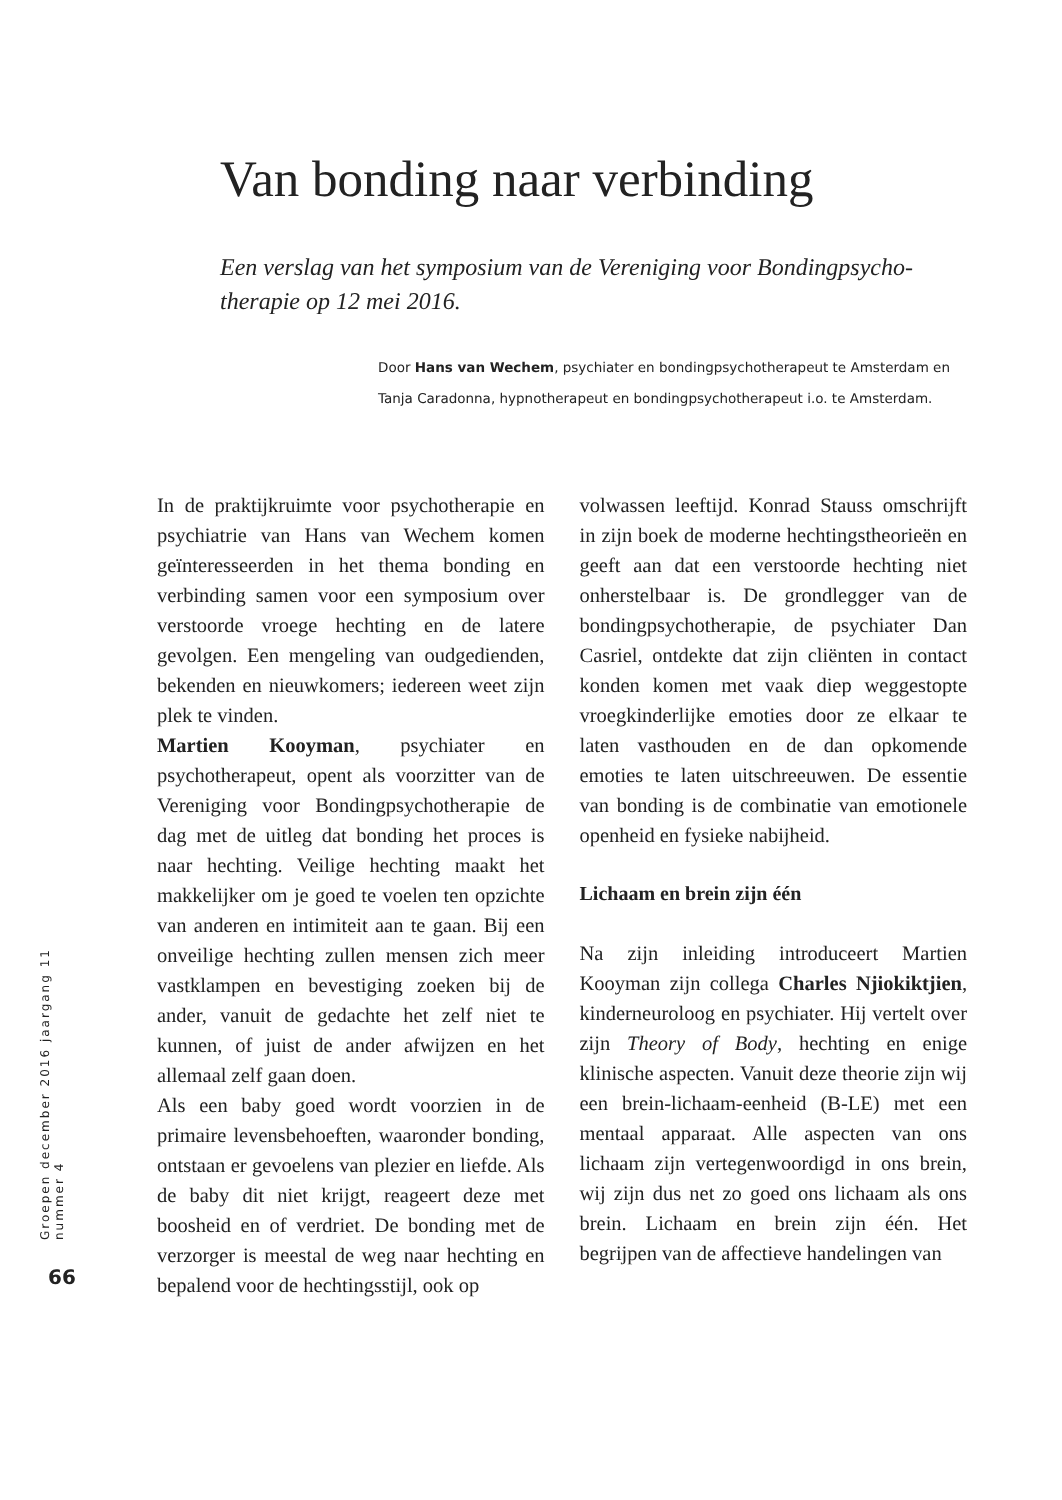Van bonding naar verbinding
Een verslag van het symposium van de Vereniging voor Bondingpsycho-therapie op 12 mei 2016.
Door Hans van Wechem, psychiater en bondingpsychotherapeut te Amsterdam en Tanja Caradonna, hypnotherapeut en bondingpsychotherapeut i.o. te Amsterdam.
In de praktijkruimte voor psychotherapie en psychiatrie van Hans van Wechem komen geïnteresseerden in het thema bonding en verbinding samen voor een symposium over verstoorde vroege hechting en de latere gevolgen. Een mengeling van oudgedienden, bekenden en nieuwkomers; iedereen weet zijn plek te vinden.
Martien Kooyman, psychiater en psychotherapeut, opent als voorzitter van de Vereniging voor Bondingpsychotherapie de dag met de uitleg dat bonding het proces is naar hechting. Veilige hechting maakt het makkelijker om je goed te voelen ten opzichte van anderen en intimiteit aan te gaan. Bij een onveilige hechting zullen mensen zich meer vastklampen en bevestiging zoeken bij de ander, vanuit de gedachte het zelf niet te kunnen, of juist de ander afwijzen en het allemaal zelf gaan doen.
Als een baby goed wordt voorzien in de primaire levensbehoeften, waaronder bonding, ontstaan er gevoelens van plezier en liefde. Als de baby dit niet krijgt, reageert deze met boosheid en of verdriet. De bonding met de verzorger is meestal de weg naar hechting en bepalend voor de hechtingsstijl, ook op
volwassen leeftijd. Konrad Stauss omschrijft in zijn boek de moderne hechtingstheorieën en geeft aan dat een verstoorde hechting niet onherstelbaar is. De grondlegger van de bondingpsychotherapie, de psychiater Dan Casriel, ontdekte dat zijn cliënten in contact konden komen met vaak diep weggestopte vroegkinderlijke emoties door ze elkaar te laten vasthouden en de dan opkomende emoties te laten uitschreeuwen. De essentie van bonding is de combinatie van emotionele openheid en fysieke nabijheid.
Lichaam en brein zijn één
Na zijn inleiding introduceert Martien Kooyman zijn collega Charles Njiokiktjien, kinderneuroloog en psychiater. Hij vertelt over zijn Theory of Body, hechting en enige klinische aspecten. Vanuit deze theorie zijn wij een brein-lichaam-eenheid (B-LE) met een mentaal apparaat. Alle aspecten van ons lichaam zijn vertegenwoordigd in ons brein, wij zijn dus net zo goed ons lichaam als ons brein. Lichaam en brein zijn één. Het begrijpen van de affectieve handelingen van
Groepen december 2016 jaargang 11 nummer 4
66